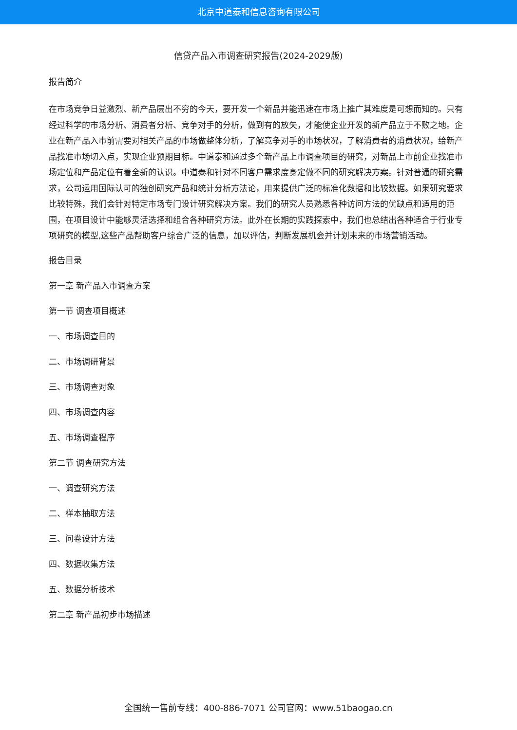北京中道泰和信息咨询有限公司
信贷产品入市调查研究报告(2024-2029版)
报告简介
在市场竞争日益激烈、新产品层出不穷的今天，要开发一个新品并能迅速在市场上推广其难度是可想而知的。只有经过科学的市场分析、消费者分析、竞争对手的分析，做到有的放矢，才能使企业开发的新产品立于不败之地。企业在新产品入市前需要对相关产品的市场做整体分析，了解竞争对手的市场状况，了解消费者的消费状况，给新产品找准市场切入点，实现企业预期目标。中道泰和通过多个新产品上市调查项目的研究，对新品上市前企业找准市场定位和产品定位有着全新的认识。中道泰和针对不同客户需求度身定做不同的研究解决方案。针对普通的研究需求，公司运用国际认可的独创研究产品和统计分析方法论，用来提供广泛的标准化数据和比较数据。如果研究要求比较特殊，我们会针对特定市场专门设计研究解决方案。我们的研究人员熟悉各种访问方法的优缺点和适用的范围，在项目设计中能够灵活选择和组合各种研究方法。此外在长期的实践探索中，我们也总结出各种适合于行业专项研究的模型,这些产品帮助客户综合广泛的信息，加以评估，判断发展机会并计划未来的市场营销活动。
报告目录
第一章 新产品入市调查方案
第一节 调查项目概述
一、市场调查目的
二、市场调研背景
三、市场调查对象
四、市场调查内容
五、市场调查程序
第二节 调查研究方法
一、调查研究方法
二、样本抽取方法
三、问卷设计方法
四、数据收集方法
五、数据分析技术
第二章 新产品初步市场描述
全国统一售前专线：400-886-7071 公司官网：www.51baogao.cn